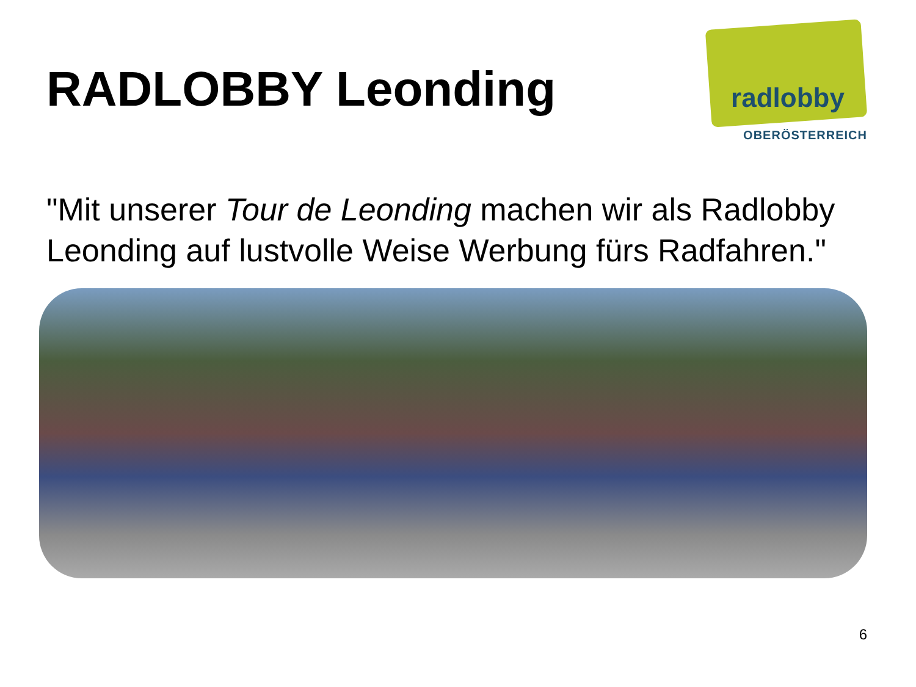RADLOBBY Leonding
radlobby
OBERÖSTERREICH
"Mit unserer Tour de Leonding machen wir als Radlobby Leonding auf lustvolle Weise Werbung fürs Radfahren."
6